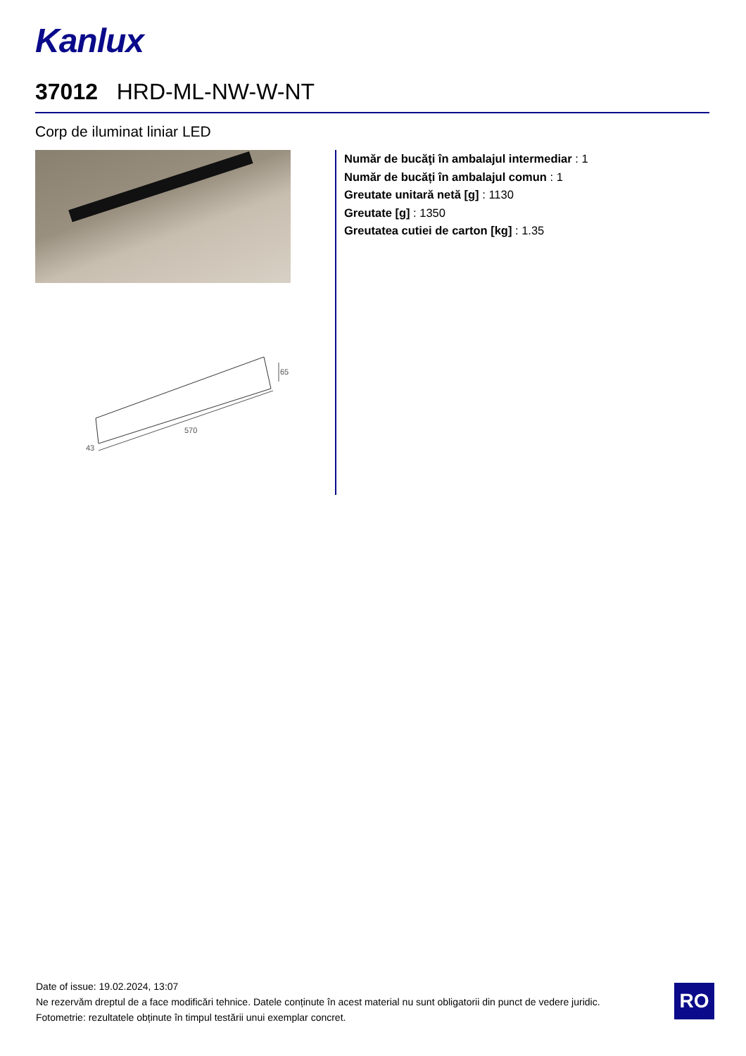Kanlux
37012 HRD-ML-NW-W-NT
Corp de iluminat liniar LED
65
570
43
Număr de bucăţi în ambalajul intermediar : 1
Număr de bucăți în ambalajul comun : 1
Greutate unitară netă [g] : 1130
Greutate [g] : 1350
Greutatea cutiei de carton [kg] : 1.35
Date of issue: 19.02.2024, 13:07
Ne rezervăm dreptul de a face modificări tehnice. Datele conținute în acest material nu sunt obligatorii din punct de vedere juridic.
Fotometrie: rezultatele obținute în timpul testării unui exemplar concret.
RO